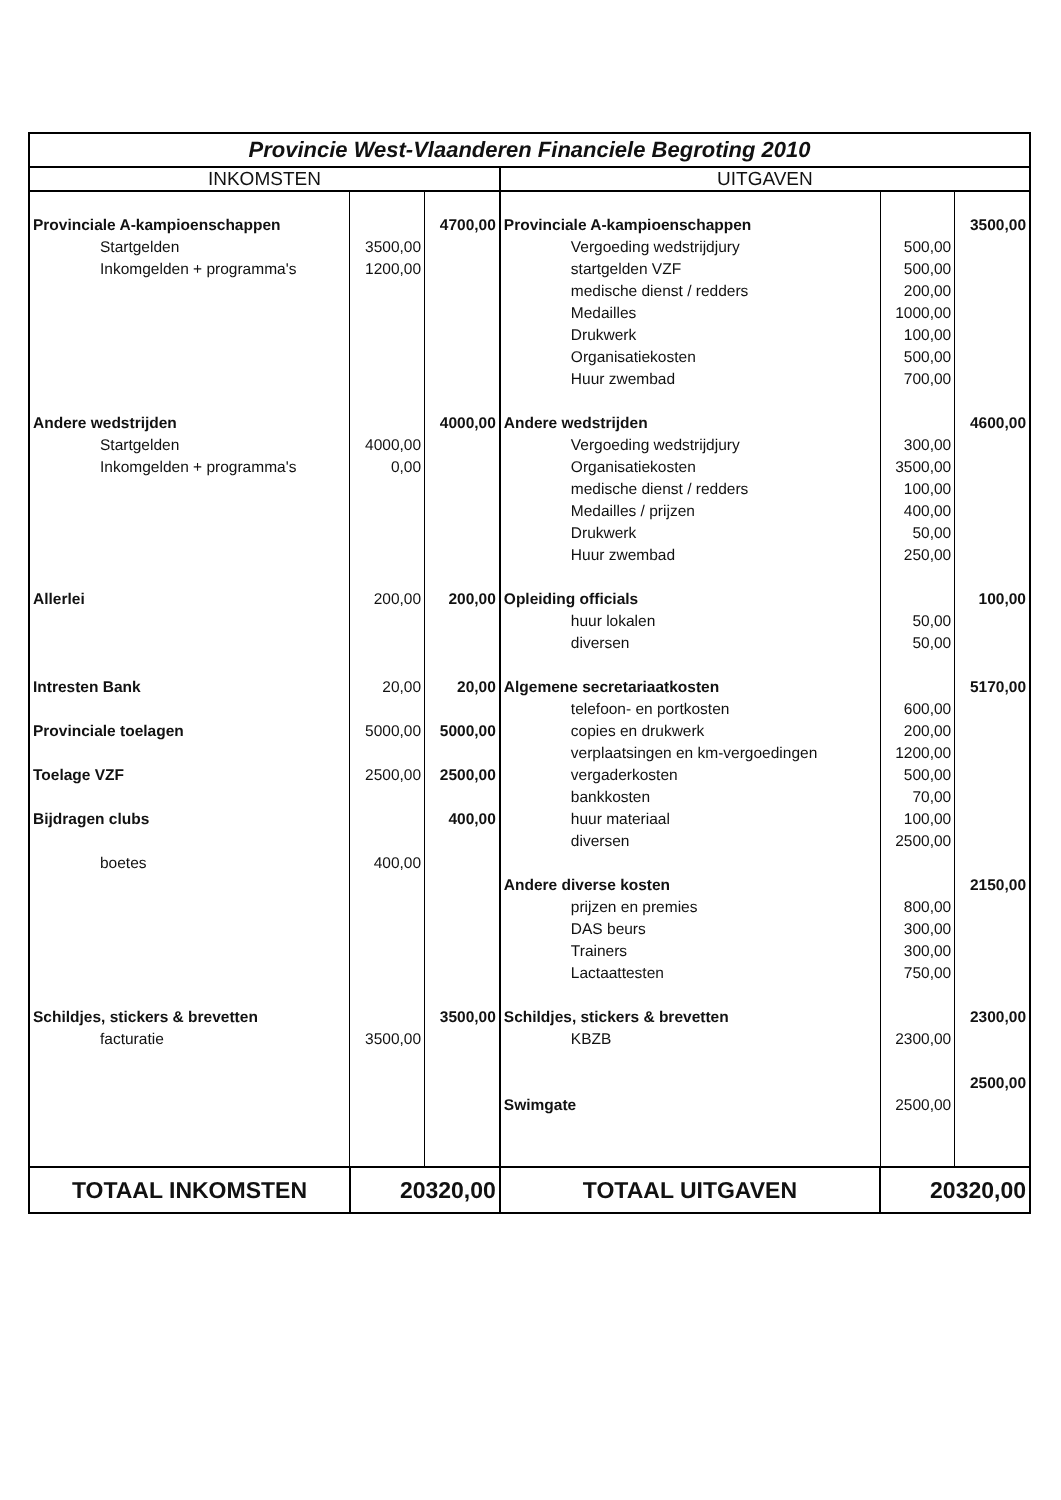| Provincie West-Vlaanderen Financiele Begroting 2010 | | | | | |
| --- | --- | --- | --- | --- | --- |
| INKOMSTEN | | | UITGAVEN | | |
| Provinciale A-kampioenschappen | | 4700,00 | Provinciale A-kampioenschappen | | 3500,00 |
| Startgelden | 3500,00 | | Vergoeding wedstrijdjury | 500,00 | |
| Inkomgelden + programma's | 1200,00 | | startgelden VZF | 500,00 | |
| | | | medische dienst / redders | 200,00 | |
| | | | Medailles | 1000,00 | |
| | | | Drukwerk | 100,00 | |
| | | | Organisatiekosten | 500,00 | |
| | | | Huur zwembad | 700,00 | |
| Andere wedstrijden | | 4000,00 | Andere wedstrijden | | 4600,00 |
| Startgelden | 4000,00 | | Vergoeding wedstrijdjury | 300,00 | |
| Inkomgelden + programma's | 0,00 | | Organisatiekosten | 3500,00 | |
| | | | medische dienst / redders | 100,00 | |
| | | | Medailles / prijzen | 400,00 | |
| | | | Drukwerk | 50,00 | |
| | | | Huur zwembad | 250,00 | |
| Allerlei | 200,00 | 200,00 | Opleiding officials | | 100,00 |
| | | | huur lokalen | 50,00 | |
| | | | diversen | 50,00 | |
| Intresten Bank | 20,00 | 20,00 | Algemene secretariaatkosten | | 5170,00 |
| | | | telefoon- en portkosten | 600,00 | |
| Provinciale toelagen | 5000,00 | 5000,00 | copies en drukwerk | 200,00 | |
| | | | verplaatsingen en km-vergoedingen | 1200,00 | |
| Toelage VZF | 2500,00 | 2500,00 | vergaderkosten | 500,00 | |
| | | | bankkosten | 70,00 | |
| Bijdragen clubs | | 400,00 | huur materiaal | 100,00 | |
| | | | diversen | 2500,00 | |
| boetes | 400,00 | | | | |
| | | | Andere diverse kosten | | 2150,00 |
| | | | prijzen en premies | 800,00 | |
| | | | DAS beurs | 300,00 | |
| | | | Trainers | 300,00 | |
| | | | Lactaattesten | 750,00 | |
| Schildjes, stickers & brevetten | | 3500,00 | Schildjes, stickers & brevetten | | 2300,00 |
| facturatie | 3500,00 | | KBZB | 2300,00 | |
| | | | | | 2500,00 |
| | | | Swimgate | 2500,00 | |
| TOTAAL INKOMSTEN | 20320,00 | | TOTAAL UITGAVEN | 20320,00 | |